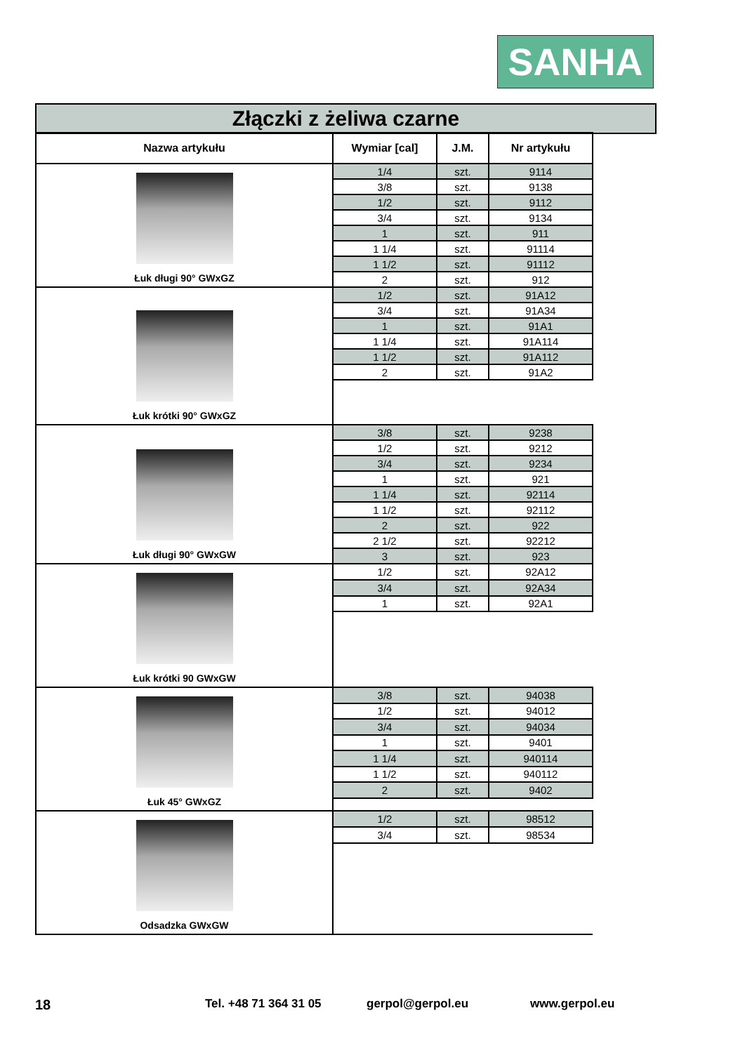SANHA
Złączki z żeliwa czarne
| Nazwa artykułu | Wymiar [cal] | J.M. | Nr artykułu |
| --- | --- | --- | --- |
| Łuk długi 90° GWxGZ | 1/4 | szt. | 9114 |
| | 3/8 | szt. | 9138 |
| | 1/2 | szt. | 9112 |
| | 3/4 | szt. | 9134 |
| | 1 | szt. | 911 |
| | 1 1/4 | szt. | 91114 |
| | 1 1/2 | szt. | 91112 |
| | 2 | szt. | 912 |
| Łuk krótki 90° GWxGZ | 1/2 | szt. | 91A12 |
| | 3/4 | szt. | 91A34 |
| | 1 | szt. | 91A1 |
| | 1 1/4 | szt. | 91A114 |
| | 1 1/2 | szt. | 91A112 |
| | 2 | szt. | 91A2 |
| Łuk długi 90° GWxGW | 3/8 | szt. | 9238 |
| | 1/2 | szt. | 9212 |
| | 3/4 | szt. | 9234 |
| | 1 | szt. | 921 |
| | 1 1/4 | szt. | 92114 |
| | 1 1/2 | szt. | 92112 |
| | 2 | szt. | 922 |
| | 2 1/2 | szt. | 92212 |
| | 3 | szt. | 923 |
| Łuk krótki 90 GWxGW | 1/2 | szt. | 92A12 |
| | 3/4 | szt. | 92A34 |
| | 1 | szt. | 92A1 |
| Łuk 45° GWxGZ | 3/8 | szt. | 94038 |
| | 1/2 | szt. | 94012 |
| | 3/4 | szt. | 94034 |
| | 1 | szt. | 9401 |
| | 1 1/4 | szt. | 940114 |
| | 1 1/2 | szt. | 940112 |
| | 2 | szt. | 9402 |
| Odsadzka GWxGW | 1/2 | szt. | 98512 |
| | 3/4 | szt. | 98534 |
18 Tel. +48 71 364 31 05 gerpol@gerpol.eu www.gerpol.eu